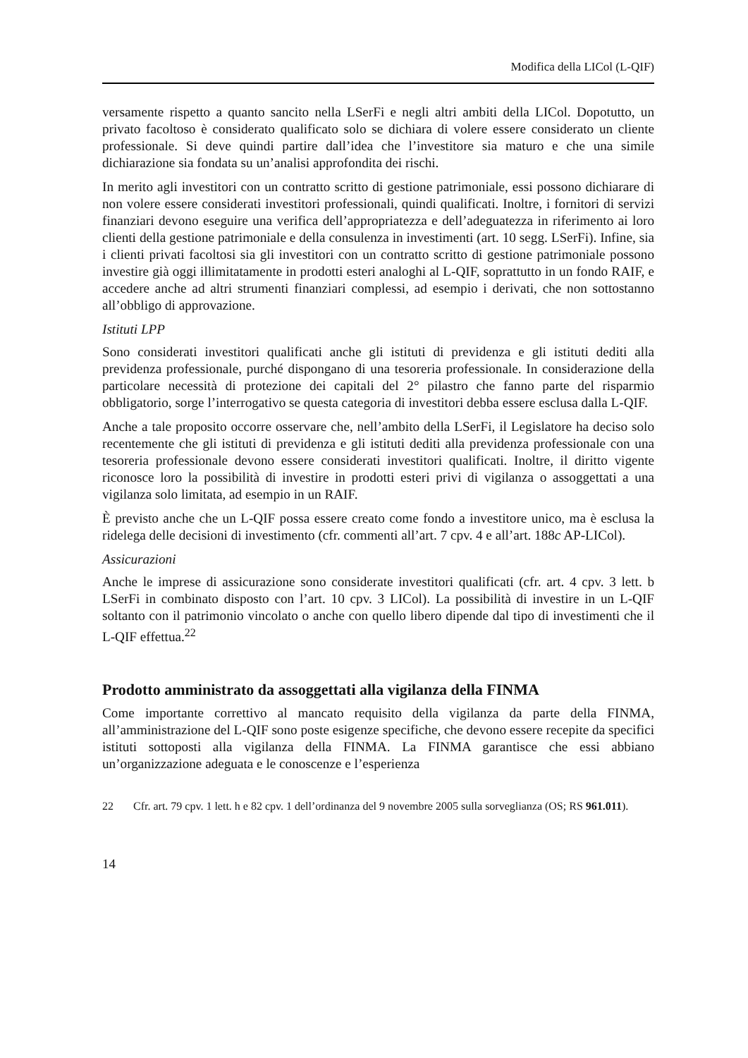Modifica della LICol (L-QIF)
versamente rispetto a quanto sancito nella LSerFi e negli altri ambiti della LICol. Dopotutto, un privato facoltoso è considerato qualificato solo se dichiara di volere essere considerato un cliente professionale. Si deve quindi partire dall’idea che l’investitore sia maturo e che una simile dichiarazione sia fondata su un’analisi approfondita dei rischi.
In merito agli investitori con un contratto scritto di gestione patrimoniale, essi possono dichiarare di non volere essere considerati investitori professionali, quindi qualificati. Inoltre, i fornitori di servizi finanziari devono eseguire una verifica dell’appropriatezza e dell’adeguatezza in riferimento ai loro clienti della gestione patrimoniale e della consulenza in investimenti (art. 10 segg. LSerFi). Infine, sia i clienti privati facoltosi sia gli investitori con un contratto scritto di gestione patrimoniale possono investire già oggi illimitatamente in prodotti esteri analoghi al L-QIF, soprattutto in un fondo RAIF, e accedere anche ad altri strumenti finanziari complessi, ad esempio i derivati, che non sottostanno all’obbligo di approvazione.
Istituti LPP
Sono considerati investitori qualificati anche gli istituti di previdenza e gli istituti dediti alla previdenza professionale, purché dispongano di una tesoreria professionale. In considerazione della particolare necessità di protezione dei capitali del 2° pilastro che fanno parte del risparmio obbligatorio, sorge l’interrogativo se questa categoria di investitori debba essere esclusa dalla L-QIF.
Anche a tale proposito occorre osservare che, nell’ambito della LSerFi, il Legislatore ha deciso solo recentemente che gli istituti di previdenza e gli istituti dediti alla previdenza professionale con una tesoreria professionale devono essere considerati investitori qualificati. Inoltre, il diritto vigente riconosce loro la possibilità di investire in prodotti esteri privi di vigilanza o assoggettati a una vigilanza solo limitata, ad esempio in un RAIF.
È previsto anche che un L-QIF possa essere creato come fondo a investitore unico, ma è esclusa la ridelega delle decisioni di investimento (cfr. commenti all’art. 7 cpv. 4 e all’art. 188c AP-LICol).
Assicurazioni
Anche le imprese di assicurazione sono considerate investitori qualificati (cfr. art. 4 cpv. 3 lett. b LSerFi in combinato disposto con l’art. 10 cpv. 3 LICol). La possibilità di investire in un L-QIF soltanto con il patrimonio vincolato o anche con quello libero dipende dal tipo di investimenti che il L-QIF effettua.<sup>22</sup>
Prodotto amministrato da assoggettati alla vigilanza della FINMA
Come importante correttivo al mancato requisito della vigilanza da parte della FINMA, all’amministrazione del L-QIF sono poste esigenze specifiche, che devono essere recepite da specifici istituti sottoposti alla vigilanza della FINMA. La FINMA garantisce che essi abbiano un’organizzazione adeguata e le conoscenze e l’esperienza
22 Cfr. art. 79 cpv. 1 lett. h e 82 cpv. 1 dell’ordinanza del 9 novembre 2005 sulla sorveglianza (OS; RS 961.011).
14